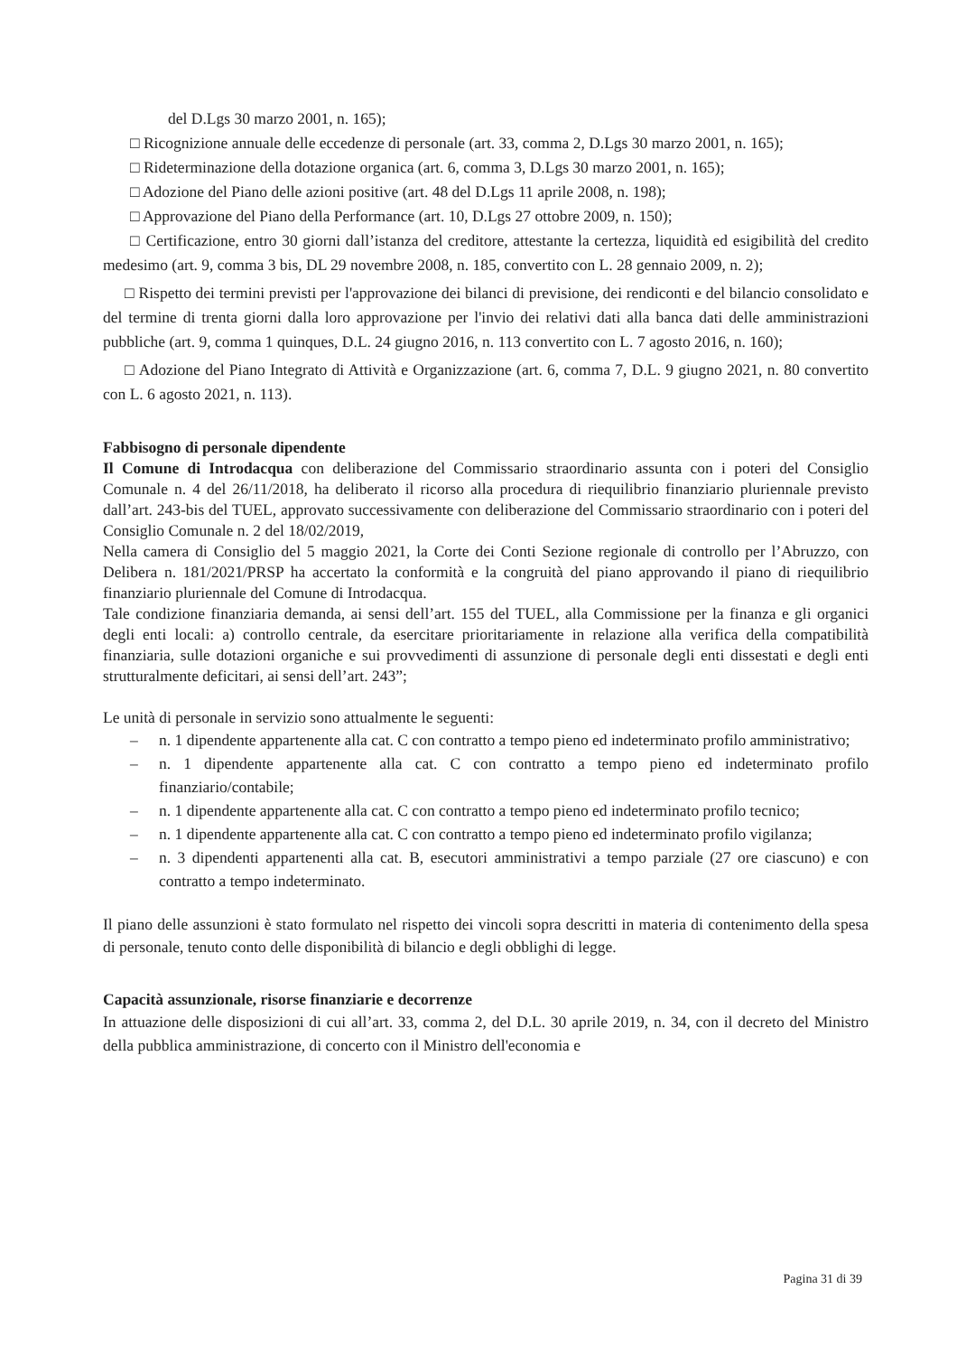del D.Lgs 30 marzo 2001, n. 165);
□ Ricognizione annuale delle eccedenze di personale (art. 33, comma 2, D.Lgs 30 marzo 2001, n. 165);
□ Rideterminazione della dotazione organica (art. 6, comma 3, D.Lgs 30 marzo 2001, n. 165);
□ Adozione del Piano delle azioni positive (art. 48 del D.Lgs 11 aprile 2008, n. 198);
□ Approvazione del Piano della Performance (art. 10, D.Lgs 27 ottobre 2009, n. 150);
□ Certificazione, entro 30 giorni dall’istanza del creditore, attestante la certezza, liquidità ed esigibilità del credito medesimo (art. 9, comma 3 bis, DL 29 novembre 2008, n. 185, convertito con L. 28 gennaio 2009, n. 2);
□ Rispetto dei termini previsti per l'approvazione dei bilanci di previsione, dei rendiconti e del bilancio consolidato e del termine di trenta giorni dalla loro approvazione per l'invio dei relativi dati alla banca dati delle amministrazioni pubbliche (art. 9, comma 1 quinques, D.L. 24 giugno 2016, n. 113 convertito con L. 7 agosto 2016, n. 160);
□ Adozione del Piano Integrato di Attività e Organizzazione (art. 6, comma 7, D.L. 9 giugno 2021, n. 80 convertito con L. 6 agosto 2021, n. 113).
Fabbisogno di personale dipendente
Il Comune di Introdacqua con deliberazione del Commissario straordinario assunta con i poteri del Consiglio Comunale n. 4 del 26/11/2018, ha deliberato il ricorso alla procedura di riequilibrio finanziario pluriennale previsto dall’art. 243-bis del TUEL, approvato successivamente con deliberazione del Commissario straordinario con i poteri del Consiglio Comunale n. 2 del 18/02/2019,
Nella camera di Consiglio del 5 maggio 2021, la Corte dei Conti Sezione regionale di controllo per l’Abruzzo, con Delibera n. 181/2021/PRSP ha accertato la conformità e la congruità del piano approvando il piano di riequilibrio finanziario pluriennale del Comune di Introdacqua.
Tale condizione finanziaria demanda, ai sensi dell’art. 155 del TUEL, alla Commissione per la finanza e gli organici degli enti locali: a) controllo centrale, da esercitare prioritariamente in relazione alla verifica della compatibilità finanziaria, sulle dotazioni organiche e sui provvedimenti di assunzione di personale degli enti dissestati e degli enti strutturalmente deficitari, ai sensi dell’art. 243”;
Le unità di personale in servizio sono attualmente le seguenti:
– n. 1 dipendente appartenente alla cat. C con contratto a tempo pieno ed indeterminato profilo amministrativo;
– n. 1 dipendente appartenente alla cat. C con contratto a tempo pieno ed indeterminato profilo finanziario/contabile;
– n. 1 dipendente appartenente alla cat. C con contratto a tempo pieno ed indeterminato profilo tecnico;
– n. 1 dipendente appartenente alla cat. C con contratto a tempo pieno ed indeterminato profilo vigilanza;
– n. 3 dipendenti appartenenti alla cat. B, esecutori amministrativi a tempo parziale (27 ore ciascuno) e con contratto a tempo indeterminato.
Il piano delle assunzioni è stato formulato nel rispetto dei vincoli sopra descritti in materia di contenimento della spesa di personale, tenuto conto delle disponibilità di bilancio e degli obblighi di legge.
Capacità assunzionale, risorse finanziarie e decorrenze
In attuazione delle disposizioni di cui all’art. 33, comma 2, del D.L. 30 aprile 2019, n. 34, con il decreto del Ministro della pubblica amministrazione, di concerto con il Ministro dell'economia e
Pagina 31 di 39